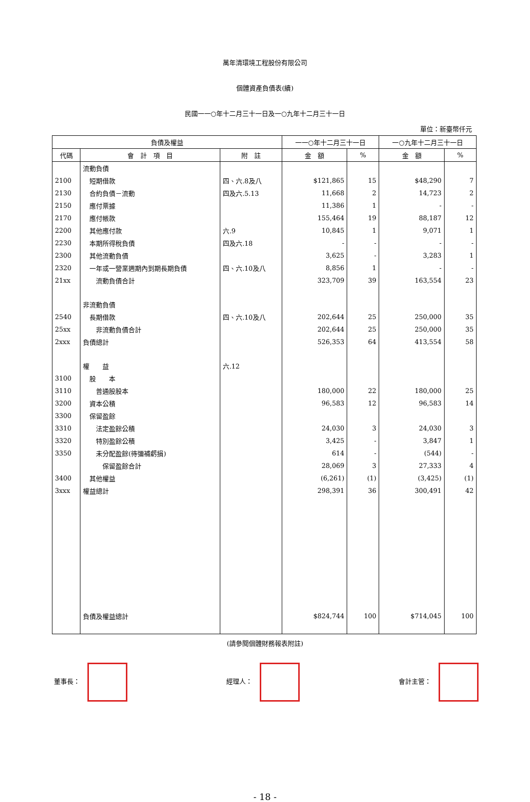萬年清環境工程股份有限公司
個體資產負債表(續)
民國一一○年十二月三十一日及一○九年十二月三十一日
單位：新臺幣仟元
| 負債及權益 | | | 一一○年十二月三十一日 | | 一○九年十二月三十一日 | |
| --- | --- | --- | --- | --- | --- | --- |
| 代碼 | 會 計 項 目 | 附 註 | 金 額 | % | 金 額 | % |
| | 流動負債 | | | | | |
| 2100 | 短期借款 | 四、六.8及八 | $121,865 | 15 | $48,290 | 7 |
| 2130 | 合約負債－流動 | 四及六.5.13 | 11,668 | 2 | 14,723 | 2 |
| 2150 | 應付票據 | | 11,386 | 1 | - | - |
| 2170 | 應付帳款 | | 155,464 | 19 | 88,187 | 12 |
| 2200 | 其他應付款 | 六.9 | 10,845 | 1 | 9,071 | 1 |
| 2230 | 本期所得稅負債 | 四及六.18 | - | - | - | - |
| 2300 | 其他流動負債 | | 3,625 | - | 3,283 | 1 |
| 2320 | 一年或一營業週期內到期長期負債 | 四、六.10及八 | 8,856 | 1 | - | - |
| 21xx | 流動負債合計 | | 323,709 | 39 | 163,554 | 23 |
| | 非流動負債 | | | | | |
| 2540 | 長期借款 | 四、六.10及八 | 202,644 | 25 | 250,000 | 35 |
| 25xx | 非流動負債合計 | | 202,644 | 25 | 250,000 | 35 |
| 2xxx | 負債總計 | | 526,353 | 64 | 413,554 | 58 |
| | 權 益 | 六.12 | | | | |
| 3100 | 股 本 | | | | | |
| 3110 | 普通股股本 | | 180,000 | 22 | 180,000 | 25 |
| 3200 | 資本公積 | | 96,583 | 12 | 96,583 | 14 |
| 3300 | 保留盈餘 | | | | | |
| 3310 | 法定盈餘公積 | | 24,030 | 3 | 24,030 | 3 |
| 3320 | 特別盈餘公積 | | 3,425 | - | 3,847 | 1 |
| 3350 | 未分配盈餘(待彌補虧損) | | 614 | - | (544) | - |
| | 保留盈餘合計 | | 28,069 | 3 | 27,333 | 4 |
| 3400 | 其他權益 | | (6,261) | (1) | (3,425) | (1) |
| 3xxx | 權益總計 | | 298,391 | 36 | 300,491 | 42 |
| | 負債及權益總計 | | $824,744 | 100 | $714,045 | 100 |
(請參閱個體財務報表附註)
董事長： 經理人： 會計主管：
- 18 -